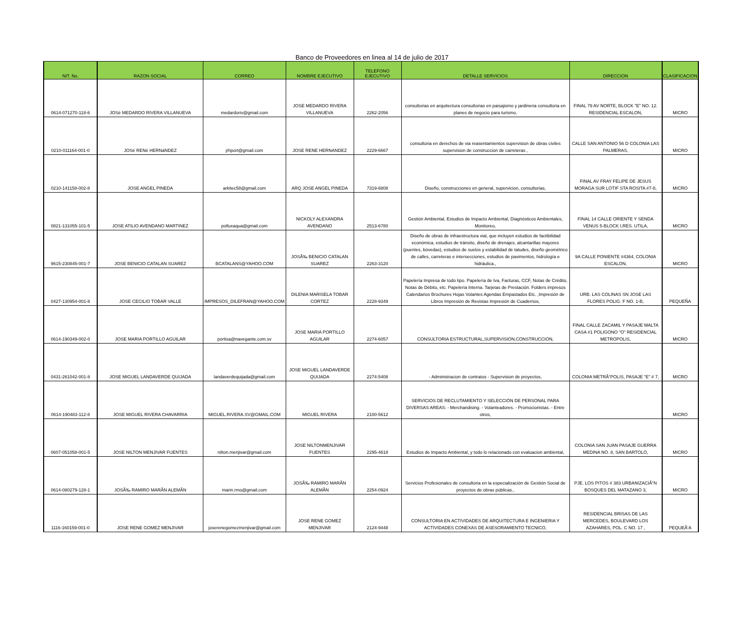Banco de Proveedores en linea al 14 de julio de 2017
| NIT. No. | RAZON SOCIAL | CORREO | NOMBRE EJECUTIVO | TELEFONO EJECUTIVO | DETALLE SERVICIOS | DIRECCION | CLASIFICACION |
| --- | --- | --- | --- | --- | --- | --- | --- |
| 0614-071270-118-6 | JOSé MEDARDO RIVERA VILLANUEVA | medardoriv@gmail.com | JOSE MEDARDO RIVERA VILLANUEVA | 2262-2056 | consultorias en arquitectura consultorias en paisajismo y jardineria consultoria en planes de negocio para turismo, | FINAL 79 AV NORTE, BLOCK "E" NO. 12. RESIDENCIAL ESCALON, | MICRO |
| 0210-011164-001-0 | JOSé RENé HERNáNDEZ | jrhport@gmail.com | JOSE RENE HERNANDEZ | 2229-6667 | consultoria en derechos de via reasentamientos supervision de obras civiles supervision de construccion de carreteras , | CALLE SAN ANTONIO 56 D COLONIA LAS PALMERAS, | MICRO |
| 0210-141158-002-8 | JOSE ANGEL PINEDA | arkitec58@gmail.com | ARQ JOSE ANGEL PINEDA | 7319-6808 | Diseño, construcciones en general, supervicion, consultorias, | FINAL AV FRAY FELIPE DE JESUS MORAGA SUR LOTIF STA ROSITA #7-8, | MICRO |
| 0821-131055-101-5 | JOSE ATILIO AVENDANO MARTINEZ | polluxaqua@gmail.com | NICKOLY ALEXANDRA AVENDANO | 2513-6780 | Gestión Ambiental, Estudios de Impacto Ambiental, Diagnósticos Ambientales, Monitoreo, | FINAL 14 CALLE ORIENTE Y SENDA VENUS 5-BLOCK I,RES. UTILA, | MICRO |
| 9615-230845-001-7 | JOSE BENICIO CATALAN SUAREZ | BCATALANS@YAHOO.COM | JOSÃ‰ BENICIO CATALAN SUAREZ | 2263-3120 | Diseño de obras de infraestructura vial, que incluyen estudios de factibilidad económica, estudios de tránsito, diseño de drenajes, alcantarillas mayores (puentes, bóvedas), estudios de suelos y estabilidad de taludes, diseño geométrico de calles, carreteras e intersecciones, estudios de pavimentos, hidrología e hidráulica., | 9A CALLE PONIENTE #4364, COLONIA ESCALON, | MICRO |
| 0427-130954-001-8 | JOSE CECILIO TOBAR VALLE | IMPRESOS_DILEFRAN@YAHOO.COM | DILENIA MARISELA TOBAR CORTEZ | 2228-9349 | Papelería Impresa de todo tipo. Papelería de Iva, Facturas, CCF, Notas de Crédito, Notas de Débito, etc. Papelería Interna. Tarjetas de Prestación. Folders impresos Calendarios Brochures Hojas Volantes Agendas Empastados Etc. ,Impresión de Libros Impresión de Revistas Impresión de Cuadernos, | URB. LAS COLINAS SN JOSE LAS FLORES POLIG. F NO. 1-B, | PEQUEÑA |
| 0614-190349-002-0 | JOSE MARIA PORTILLO AGUILAR | portisa@navegante.com.sv | JOSE MARIA PORTILLO AGUILAR | 2274-6057 | CONSULTORIA ESTRUCTURAL,SUPERVISION,CONSTRUCCION, | FINAL CALLE ZACAMIL Y PASAJE MALTA CASA #1 POLIGONO "O" RESIDENCIAL METROPOLIS, | MICRO |
| 0431-261042-001-8 | JOSE MIGUEL LANDAVERDE QUIJADA | landaverdequijada@gmail.com | JOSE MIGUEL LANDAVERDE QUIJADA | 2274-5408 | - Administracion de contratos - Supervision de proyectos, | COLONIA METRÃ“POLIS, PASAJE "E" # 7, | MICRO |
| 0614-190483-112-8 | JOSE MIGUEL RIVERA CHAVARRIA | MIGUEL.RIVERA.SV@GMAIL.COM | MIGUEL RIVERA | 2100-5612 | SERVICIOS DE RECLUTAMIENTO Y SELECCIÓN DE PERSONAL PARA DIVERSAS AREAS: - Merchandising. - Volanteadores. - Promocionistas. - Entre otros, | | MICRO |
| 0607-051058-001-5 | JOSE NILTON MENJIVAR FUENTES | nilton.menjivar@gmail.com | JOSE NILTONMENJIVAR FUENTES | 2295-4618 | Estudios de Impacto Ambiental, y todo lo relacionado con evaluacion ambiental, | COLONIA SAN JUAN PASAJE GUERRA MEDINA NO. 8, SAN BARTOLO, | MICRO |
| 0614-080279-128-1 | JOSÃ‰ RAMIRO MARÃN ALEMÃN | marin.rmo@gmail.com | JOSÃ‰ RAMIRO MARÃN ALEMÃN | 2254-0924 | Servicios Profesionales de consultoria en la especialización de Gestión Social de proyectos de obras públicas., | PJE. LOS PITOS # 383 URBANIZACIÃ“N BOSQUES DEL MATAZANO 3, | MICRO |
| 1116-160159-001-0 | JOSE RENE GOMEZ MENJIVAR | joserenegomezmenjivar@gmail.com | JOSE RENE GOMEZ MENJIVAR | 2124-9448 | CONSULTORIA EN ACTIVIDADES DE ARQUITECTURA E INGENIERIA Y ACTIVIDADES CONEXAS DE ASESORAMIENTO TECNICO, | RESIDENCIAL BRISAS DE LAS MERCEDES, BOULEVARD LOS AZAHARES, POL. C NO. 17 , | PEQUEÃ‘A |